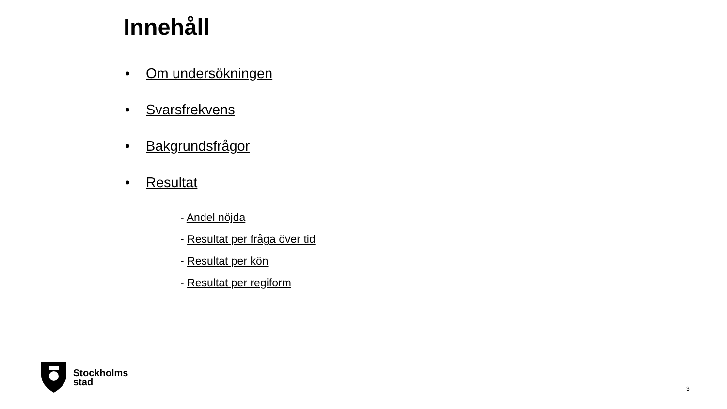Innehåll
• Om undersökningen
• Svarsfrekvens
• Bakgrundsfrågor
• Resultat
- Andel nöjda
- Resultat per fråga över tid
- Resultat per kön
- Resultat per regiform
Stockholms
stad
3